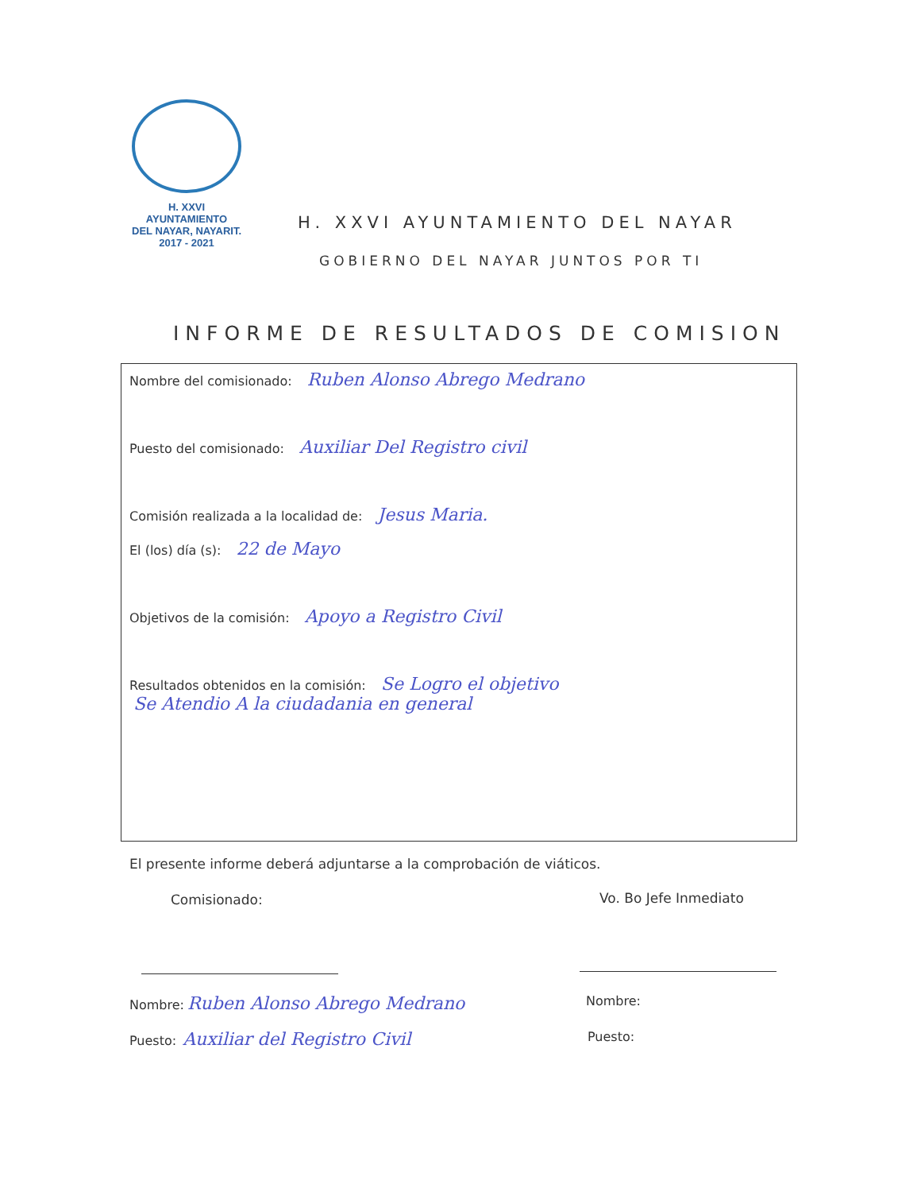H. XXVI AYUNTAMIENTO
DEL NAYAR, NAYARIT.
2017 - 2021
H. XXVI AYUNTAMIENTO DEL NAYAR
GOBIERNO DEL NAYAR JUNTOS POR TI
INFORME DE RESULTADOS DE COMISION
Nombre del comisionado: Ruben Alonso Abrego Medrano
Puesto del comisionado: Auxiliar Del Registro civil
Comisión realizada a la localidad de: Jesus Maria.
El (los) día (s): 22 de Mayo
Objetivos de la comisión: Apoyo a Registro Civil
Resultados obtenidos en la comisión: Se Logro el objetivo
Se Atendio A la ciudadania en general
El presente informe deberá adjuntarse a la comprobación de viáticos.
Comisionado: Vo. Bo Jefe Inmediato
Nombre: Ruben Alonso Abrego Medrano
Nombre:
Puesto: Auxiliar del Registro Civil
Puesto: